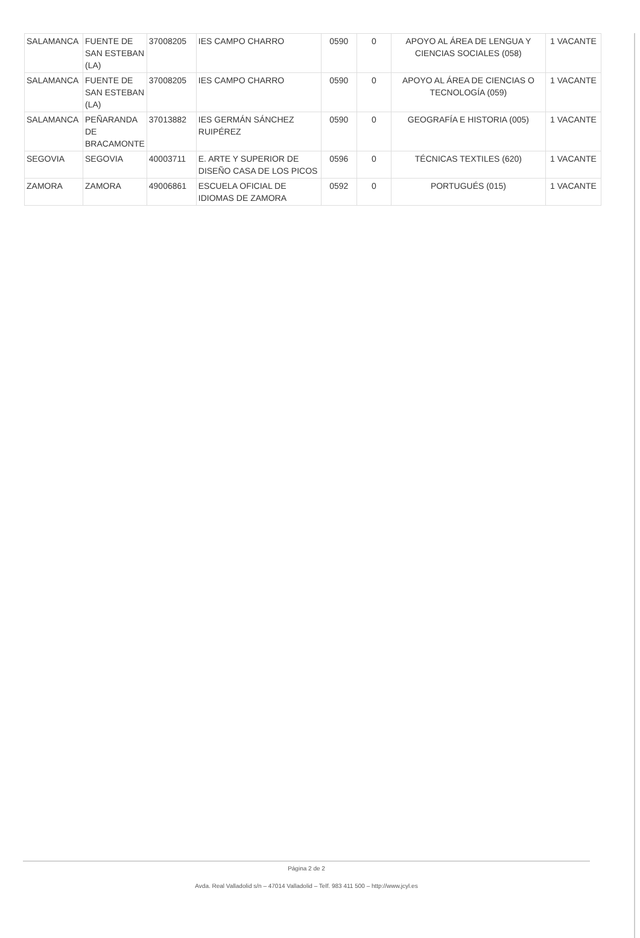| SALAMANCA | FUENTE DE SAN ESTEBAN (LA) | 37008205 | IES CAMPO CHARRO | 0590 | 0 | APOYO AL ÁREA DE LENGUA Y CIENCIAS SOCIALES (058) | 1 VACANTE |
| SALAMANCA | FUENTE DE SAN ESTEBAN (LA) | 37008205 | IES CAMPO CHARRO | 0590 | 0 | APOYO AL ÁREA DE CIENCIAS O TECNOLOGÍA (059) | 1 VACANTE |
| SALAMANCA | PEÑARANDA DE BRACAMONTE | 37013882 | IES GERMÁN SÁNCHEZ RUIPÉREZ | 0590 | 0 | GEOGRAFÍA E HISTORIA (005) | 1 VACANTE |
| SEGOVIA | SEGOVIA | 40003711 | E. ARTE Y SUPERIOR DE DISEÑO CASA DE LOS PICOS | 0596 | 0 | TÉCNICAS TEXTILES (620) | 1 VACANTE |
| ZAMORA | ZAMORA | 49006861 | ESCUELA OFICIAL DE IDIOMAS DE ZAMORA | 0592 | 0 | PORTUGUÉS (015) | 1 VACANTE |
Página 2 de 2
Avda. Real Valladolid s/n – 47014 Valladolid – Telf. 983 411 500 – http://www.jcyl.es